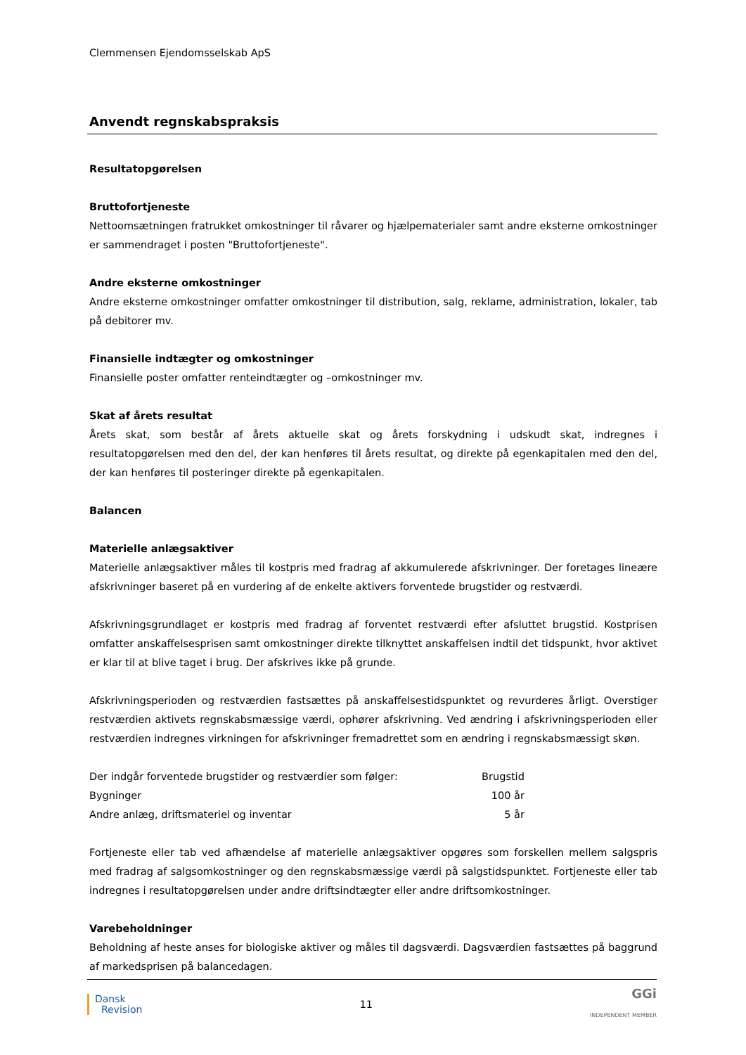Clemmensen Ejendomsselskab ApS
Anvendt regnskabspraksis
Resultatopgørelsen
Bruttofortjeneste
Nettoomsætningen fratrukket omkostninger til råvarer og hjælpematerialer samt andre eksterne omkostninger er sammendraget i posten "Bruttofortjeneste".
Andre eksterne omkostninger
Andre eksterne omkostninger omfatter omkostninger til distribution, salg, reklame, administration, lokaler, tab på debitorer mv.
Finansielle indtægter og omkostninger
Finansielle poster omfatter renteindtægter og –omkostninger mv.
Skat af årets resultat
Årets skat, som består af årets aktuelle skat og årets forskydning i udskudt skat, indregnes i resultatopgørelsen med den del, der kan henføres til årets resultat, og direkte på egenkapitalen med den del, der kan henføres til posteringer direkte på egenkapitalen.
Balancen
Materielle anlægsaktiver
Materielle anlægsaktiver måles til kostpris med fradrag af akkumulerede afskrivninger. Der foretages lineære afskrivninger baseret på en vurdering af de enkelte aktivers forventede brugstider og restværdi.
Afskrivningsgrundlaget er kostpris med fradrag af forventet restværdi efter afsluttet brugstid. Kostprisen omfatter anskaffelsesprisen samt omkostninger direkte tilknyttet anskaffelsen indtil det tidspunkt, hvor aktivet er klar til at blive taget i brug. Der afskrives ikke på grunde.
Afskrivningsperioden og restværdien fastsættes på anskaffelsestidspunktet og revurderes årligt. Overstiger restværdien aktivets regnskabsmæssige værdi, ophører afskrivning. Ved ændring i afskrivningsperioden eller restværdien indregnes virkningen for afskrivninger fremadrettet som en ændring i regnskabsmæssigt skøn.
| Der indgår forventede brugstider og restværdier som følger: | Brugstid |
| Bygninger | 100 år |
| Andre anlæg, driftsmateriel og inventar | 5 år |
Fortjeneste eller tab ved afhændelse af materielle anlægsaktiver opgøres som forskellen mellem salgspris med fradrag af salgsomkostninger og den regnskabsmæssige værdi på salgstidspunktet. Fortjeneste eller tab indregnes i resultatopgørelsen under andre driftsindtægter eller andre driftsomkostninger.
Varebeholdninger
Beholdning af heste anses for biologiske aktiver og måles til dagsværdi. Dagsværdien fastsættes på baggrund af markedsprisen på balancedagen.
Dansk
Revision
11
GGi
INDEPENDENT MEMBER